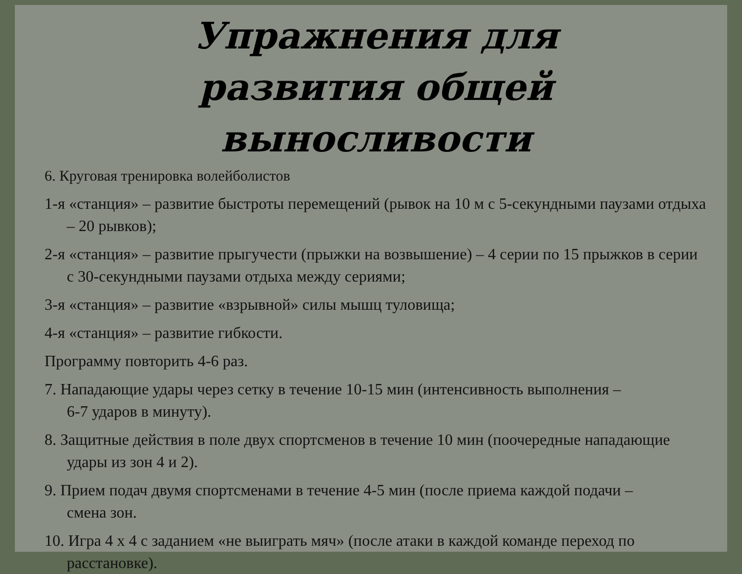Упражнения для
развития общей выносливости
6. Круговая тренировка волейболистов
1-я «станция» – развитие быстроты перемещений (рывок на 10 м с 5-секундными паузами отдыха – 20 рывков);
2-я «станция» – развитие прыгучести (прыжки на возвышение) – 4 серии по 15 прыжков в серии с 30-секундными паузами отдыха между сериями;
3-я «станция» – развитие «взрывной» силы мышц туловища;
4-я «станция» – развитие гибкости.
Программу повторить 4-6 раз.
7. Нападающие удары через сетку в течение 10-15 мин (интенсивность выполнения –
6-7 ударов в минуту).
8. Защитные действия в поле двух спортсменов в течение 10 мин (поочередные нападающие удары из зон 4 и 2).
9. Прием подач двумя спортсменами в течение 4-5 мин (после приема каждой подачи –
смена зон.
10. Игра 4 х 4 с заданием «не выиграть мяч» (после атаки в каждой команде переход по расстановке).